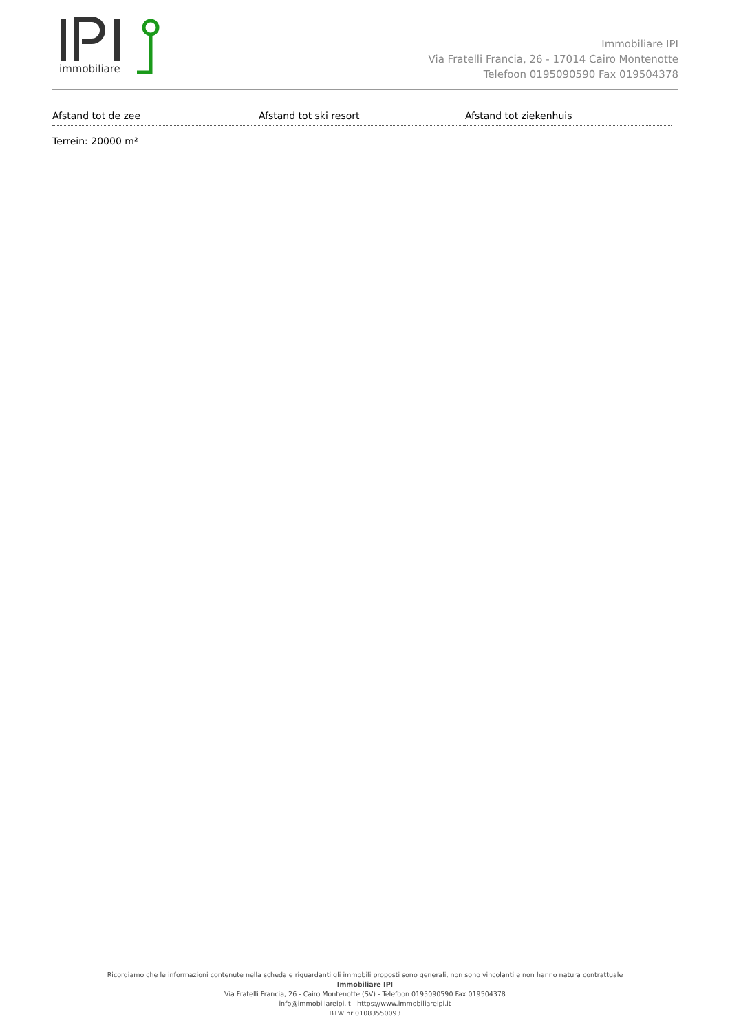immobiliare
Immobiliare IPI
Via Fratelli Francia, 26 - 17014 Cairo Montenotte
Telefoon 0195090590 Fax 019504378
Afstand tot de zee
Afstand tot ski resort
Afstand tot ziekenhuis
Terrein: 20000 m²
Ricordiamo che le informazioni contenute nella scheda e riguardanti gli immobili proposti sono generali, non sono vincolanti e non hanno natura contrattuale
Immobiliare IPI
Via Fratelli Francia, 26 - Cairo Montenotte (SV) - Telefoon 0195090590 Fax 019504378
info@immobiliareipi.it - https://www.immobiliareipi.it
BTW nr 01083550093